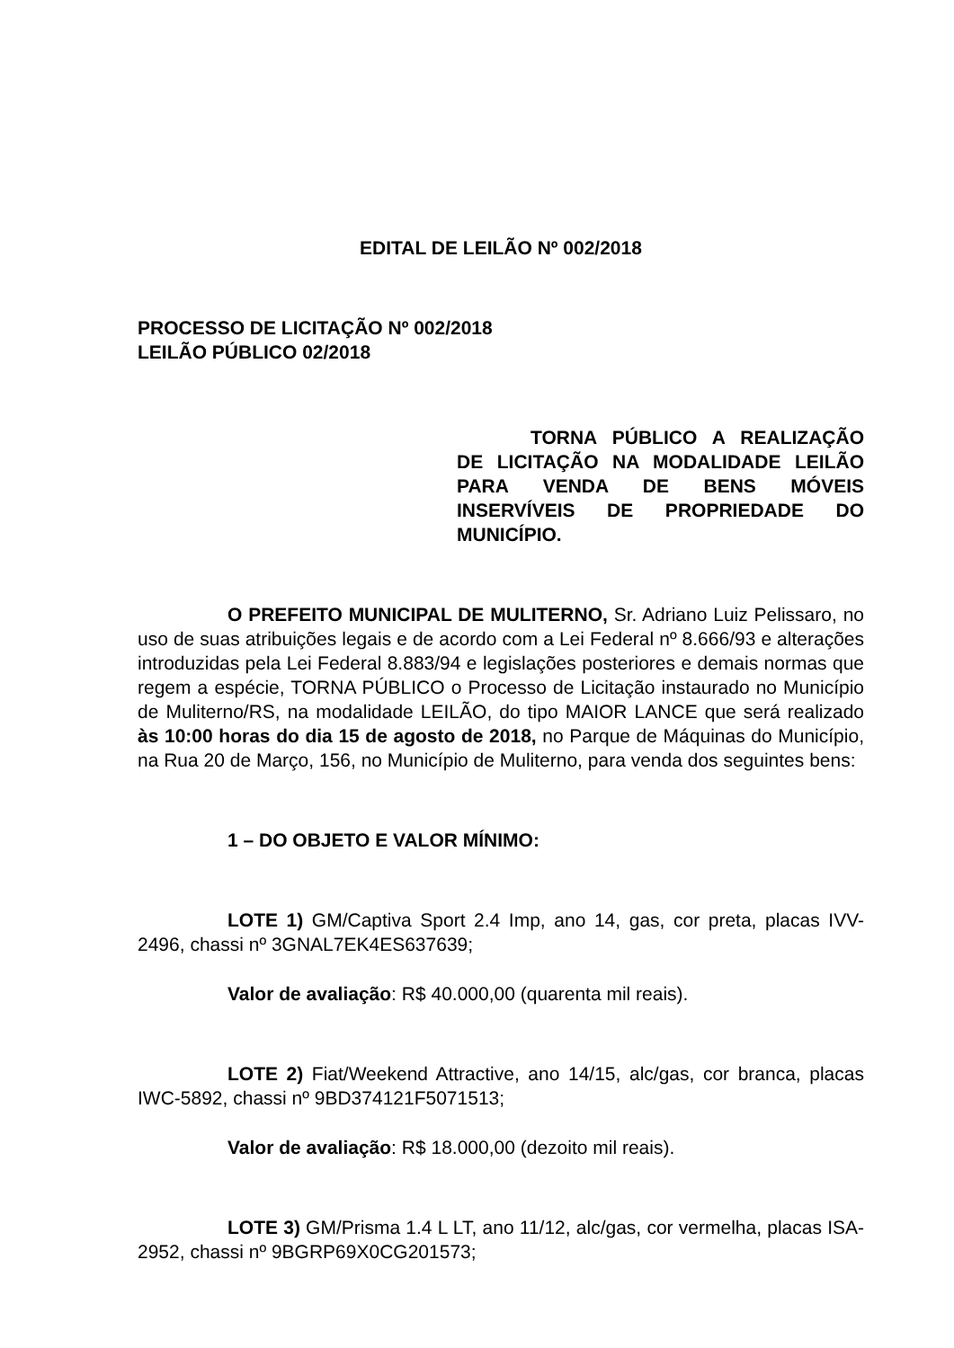EDITAL DE LEILÃO Nº 002/2018
PROCESSO DE LICITAÇÃO Nº 002/2018
LEILÃO PÚBLICO 02/2018
TORNA PÚBLICO A REALIZAÇÃO DE LICITAÇÃO NA MODALIDADE LEILÃO PARA VENDA DE BENS MÓVEIS INSERVÍVEIS DE PROPRIEDADE DO MUNICÍPIO.
O PREFEITO MUNICIPAL DE MULITERNO, Sr. Adriano Luiz Pelissaro, no uso de suas atribuições legais e de acordo com a Lei Federal nº 8.666/93 e alterações introduzidas pela Lei Federal 8.883/94 e legislações posteriores e demais normas que regem a espécie, TORNA PÚBLICO o Processo de Licitação instaurado no Município de Muliterno/RS, na modalidade LEILÃO, do tipo MAIOR LANCE que será realizado às 10:00 horas do dia 15 de agosto de 2018, no Parque de Máquinas do Município, na Rua 20 de Março, 156, no Município de Muliterno, para venda dos seguintes bens:
1 – DO OBJETO E VALOR MÍNIMO:
LOTE 1) GM/Captiva Sport 2.4 Imp, ano 14, gas, cor preta, placas IVV-2496, chassi nº 3GNAL7EK4ES637639;
Valor de avaliação: R$ 40.000,00 (quarenta mil reais).
LOTE 2) Fiat/Weekend Attractive, ano 14/15, alc/gas, cor branca, placas IWC-5892, chassi nº 9BD374121F5071513;
Valor de avaliação: R$ 18.000,00 (dezoito mil reais).
LOTE 3) GM/Prisma 1.4 L LT, ano 11/12, alc/gas, cor vermelha, placas ISA-2952, chassi nº 9BGRP69X0CG201573;